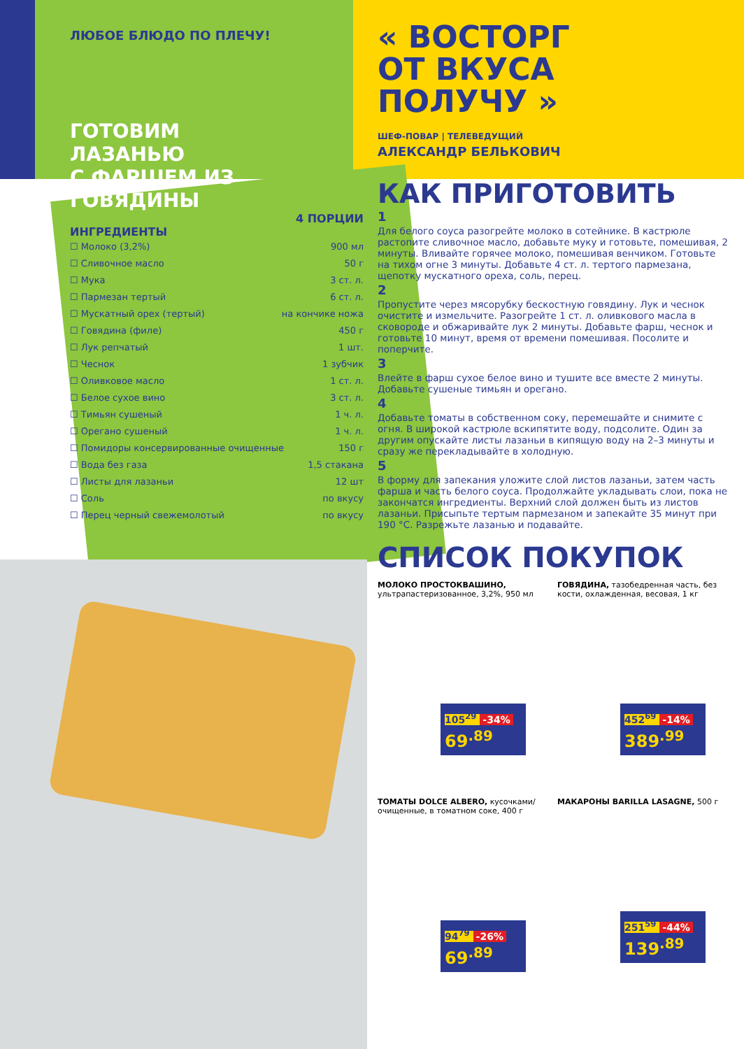ЛЮБОЕ БЛЮДО ПО ПЛЕЧУ!
ГОТОВИМ
ЛАЗАНЬЮ
С ФАРШЕМ ИЗ ГОВЯДИНЫ
4 ПОРЦИИ
ИНГРЕДИЕНТЫ
☐ Молоко (3,2%) 900 мл
☐ Сливочное масло 50 г
☐ Мука 3 ст. л.
☐ Пармезан тертый 6 ст. л.
☐ Мускатный орех (тертый) на кончике ножа
☐ Говядина (филе) 450 г
☐ Лук репчатый 1 шт.
☐ Чеснок 1 зубчик
☐ Оливковое масло 1 ст. л.
☐ Белое сухое вино 3 ст. л.
☐ Тимьян сушеный 1 ч. л.
☐ Орегано сушеный 1 ч. л.
☐ Помидоры консервированные очищенные 150 г
☐ Вода без газа 1,5 стакана
☐ Листы для лазаньи 12 шт
☐ Соль по вкусу
☐ Перец черный свежемолотый по вкусу
« ВОСТОРГ
ОТ ВКУСА
ПОЛУЧУ »
ШЕФ-ПОВАР | ТЕЛЕВЕДУЩИЙ
АЛЕКСАНДР БЕЛЬКОВИЧ
КАК ПРИГОТОВИТЬ
1
Для белого соуса разогрейте молоко в сотейнике. В кастрюле растопите сливочное масло, добавьте муку и готовьте, помешивая, 2 минуты. Вливайте горячее молоко, помешивая венчиком. Готовьте на тихом огне 3 минуты. Добавьте 4 ст. л. тертого пармезана, щепотку мускатного ореха, соль, перец.
2
Пропустите через мясорубку бескостную говядину. Лук и чеснок очистите и измельчите. Разогрейте 1 ст. л. оливкового масла в сковороде и обжаривайте лук 2 минуты. Добавьте фарш, чеснок и готовьте 10 минут, время от времени помешивая. Посолите и поперчите.
3
Влейте в фарш сухое белое вино и тушите все вместе 2 минуты. Добавьте сушеные тимьян и орегано.
4
Добавьте томаты в собственном соку, перемешайте и снимите с огня. В широкой кастрюле вскипятите воду, подсолите. Один за другим опускайте листы лазаньи в кипящую воду на 2–3 минуты и сразу же перекладывайте в холодную.
5
В форму для запекания уложите слой листов лазаньи, затем часть фарша и часть белого соуса. Продолжайте укладывать слои, пока не закончатся ингредиенты. Верхний слой должен быть из листов лазаньи. Присыпьте тертым пармезаном и запекайте 35 минут при 190 °С. Разрежьте лазанью и подавайте.
СПИСОК ПОКУПОК
МОЛОКО ПРОСТОКВАШИНО, ультрапастеризованное, 3,2%, 950 мл
105<sup>29</sup> -34%
69<sup>.89</sup>
ГОВЯДИНА, тазобедренная часть, без кости, охлажденная, весовая, 1 кг
452<sup>69</sup> -14%
389<sup>.99</sup>
ТОМАТЫ DOLCE ALBERO, кусочками/очищенные, в томатном соке, 400 г
94<sup>79</sup> -26%
69<sup>.89</sup>
МАКАРОНЫ BARILLA LASAGNE, 500 г
251<sup>59</sup> -44%
139<sup>.89</sup>